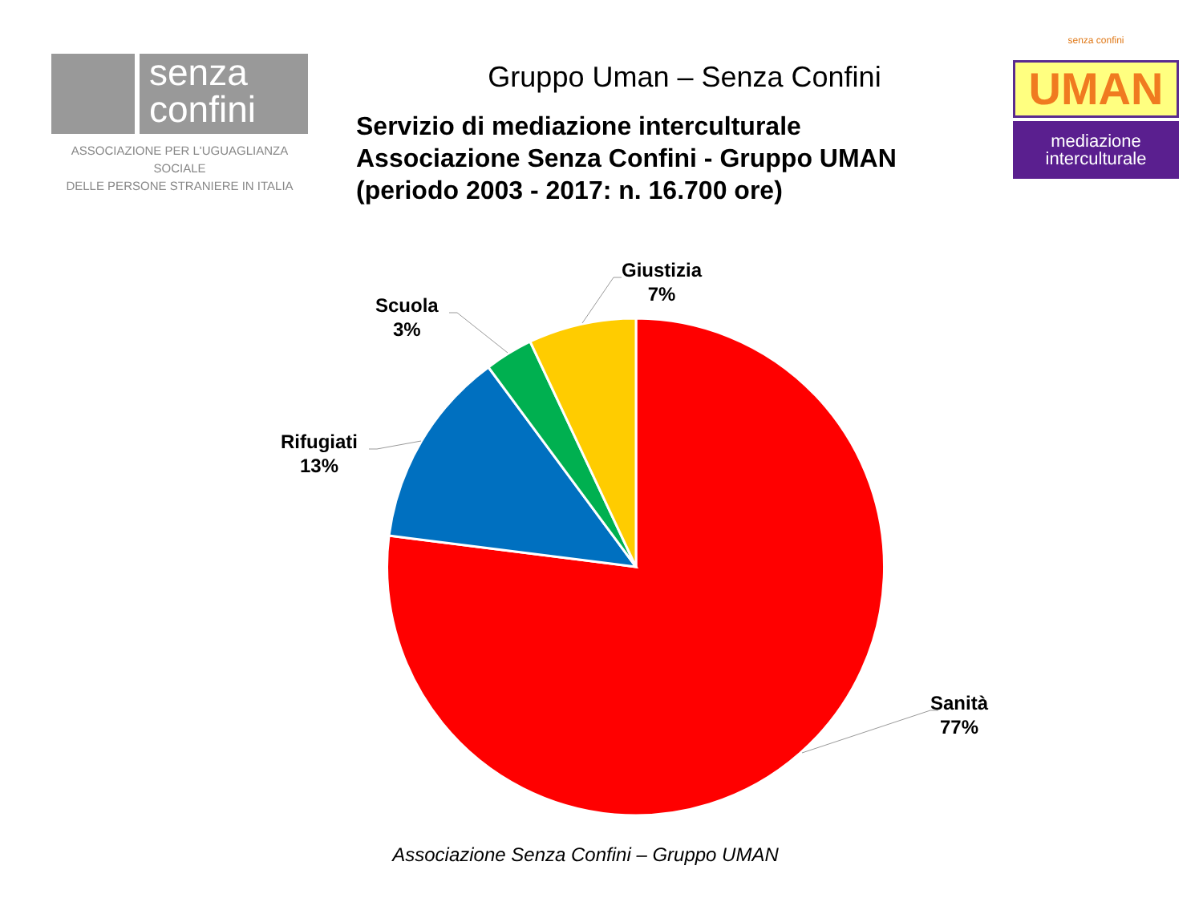senza
confini
ASSOCIAZIONE PER L'UGUAGLIANZA SOCIALE
DELLE PERSONE STRANIERE IN ITALIA
Gruppo Uman – Senza Confini
Servizio di mediazione interculturale
Associazione Senza Confini - Gruppo UMAN
(periodo 2003 - 2017: n. 16.700 ore)
senza confini
UMAN
mediazione
interculturale
Sanità
77%
Rifugiati
13%
Scuola
3%
Giustizia
7%
Associazione Senza Confini – Gruppo UMAN